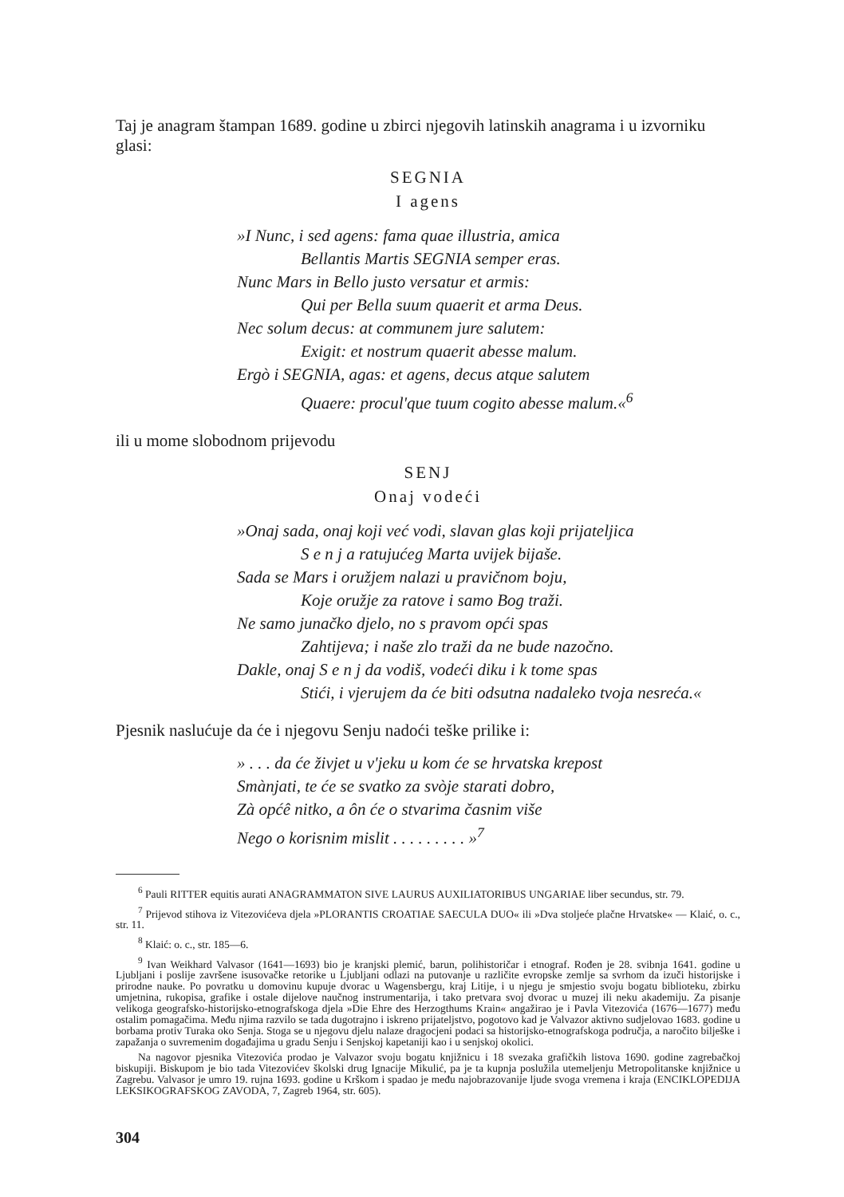Taj je anagram štampan 1689. godine u zbirci njegovih latinskih anagrama i u izvorniku glasi:
SEGNIA
I agens
»I Nunc, i sed agens: fama quae illustria, amica
Bellantis Martis SEGNIA semper eras.
Nunc Mars in Bello justo versatur et armis:
Qui per Bella suum quaerit et arma Deus.
Nec solum decus: at communem jure salutem:
Exigit: et nostrum quaerit abesse malum.
Ergò i SEGNIA, agas: et agens, decus atque salutem
Quaere: procul'que tuum cogito abesse malum.«<sup>6</sup>
ili u mome slobodnom prijevodu
SENJ
Onaj vodeći
»Onaj sada, onaj koji već vodi, slavan glas koji prijateljica
S e n j a ratujućeg Marta uvijek bijaše.
Sada se Mars i oružjem nalazi u pravičnom boju,
Koje oružje za ratove i samo Bog traži.
Ne samo junačko djelo, no s pravom opći spas
Zahtijeva; i naše zlo traži da ne bude nazočno.
Dakle, onaj S e n j da vodiš, vodeći diku i k tome spas
Stići, i vjerujem da će biti odsutna nadaleko tvoja nesreća.«
Pjesnik naslućuje da će i njegovu Senju nadoći teške prilike i:
» . . . da će živjet u v'jeku u kom će se hrvatska krepost
Smànjati, te će se svatko za svòje starati dobro,
Zà općê nitko, a ôn će o stvarima časnim više
Nego o korisnim mislit . . . . . . . . . »<sup>7</sup>
<sup>6</sup> Pauli RITTER equitis aurati ANAGRAMMATON SIVE LAURUS AUXILIATORIBUS UNGARIAE liber secundus, str. 79.
<sup>7</sup> Prijevod stihova iz Vitezovićeva djela »PLORANTIS CROATIAE SAECULA DUO« ili »Dva stoljeće plačne Hrvatske« — Klaić, o. c., str. 11.
<sup>8</sup> Klaić: o. c., str. 185—6.
<sup>9</sup> Ivan Weikhard Valvasor (1641—1693) bio je kranjski plemić, barun, polihistoričar i etnograf. Rođen je 28. svibnja 1641. godine u Ljubljani i poslije završene isusovačke retorike u Ljubljani odlazi na putovanje u različite evropske zemlje sa svrhom da izuči historijske i prirodne nauke. Po povratku u domovinu kupuje dvorac u Wagensbergu, kraj Litije, i u njegu je smjestio svoju bogatu biblioteku, zbirku umjetnina, rukopisa, grafike i ostale dijelove naučnog instrumentarija, i tako pretvara svoj dvorac u muzej ili neku akademiju. Za pisanje velikoga geografsko-historijsko-etnografskoga djela »Die Ehre des Herzogthums Krain« angažirao je i Pavla Vitezovića (1676—1677) među ostalim pomagačima. Među njima razvilo se tada dugotrajno i iskreno prijateljstvo, pogotovo kad je Valvazor aktivno sudjelovao 1683. godine u borbama protiv Turaka oko Senja. Stoga se u njegovu djelu nalaze dragocjeni podaci sa historijsko-etnografskoga područja, a naročito bilješke i zapažanja o suvremenim događajima u gradu Senju i Senjskoj kapetaniji kao i u senjskoj okolici.
Na nagovor pjesnika Vitezovića prodao je Valvazor svoju bogatu knjižnicu i 18 svezaka grafičkih listova 1690. godine zagrebačkoj biskupiji. Biskupom je bio tada Vitezovićev školski drug Ignacije Mikulić, pa je ta kupnja poslužila utemeljenju Metropolitanske knjižnice u Zagrebu. Valvasor je umro 19. rujna 1693. godine u Krškom i spadao je među najobrazovanije ljude svoga vremena i kraja (ENCIKLOPEDIJA LEKSIKOGRAFSKOG ZAVODA, 7, Zagreb 1964, str. 605).
304